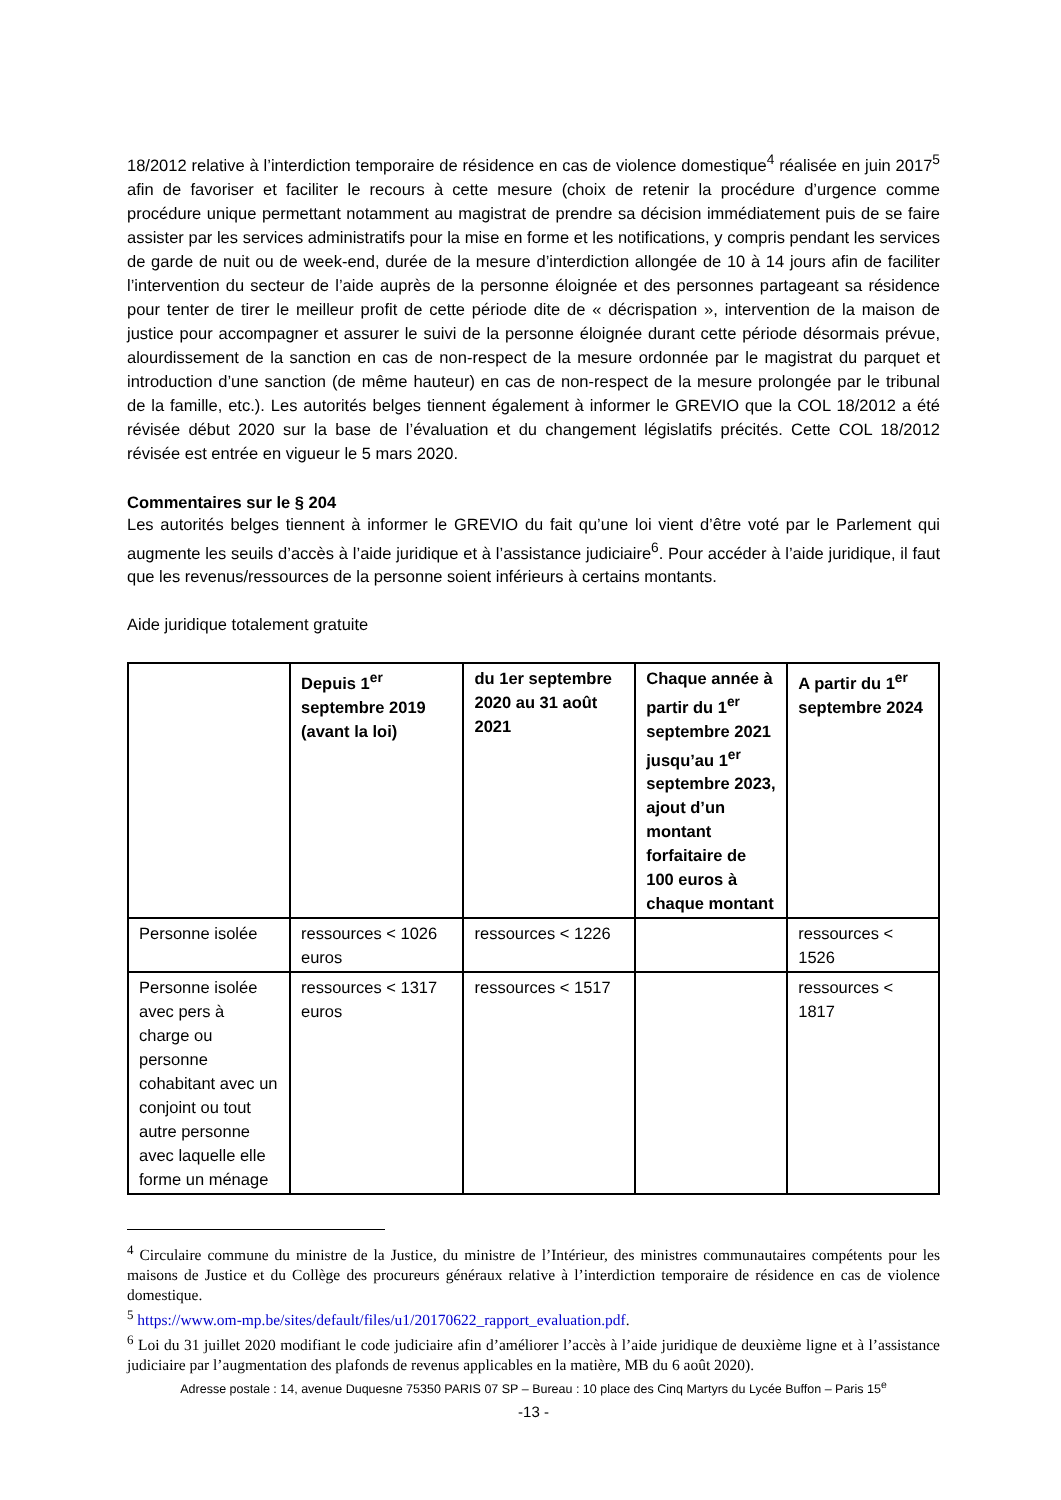18/2012 relative à l’interdiction temporaire de résidence en cas de violence domestique<sup>4</sup> réalisée en juin 2017<sup>5</sup> afin de favoriser et faciliter le recours à cette mesure (choix de retenir la procédure d’urgence comme procédure unique permettant notamment au magistrat de prendre sa décision immédiatement puis de se faire assister par les services administratifs pour la mise en forme et les notifications, y compris pendant les services de garde de nuit ou de week-end, durée de la mesure d’interdiction allongée de 10 à 14 jours afin de faciliter l’intervention du secteur de l’aide auprès de la personne éloignée et des personnes partageant sa résidence pour tenter de tirer le meilleur profit de cette période dite de « décrispation », intervention de la maison de justice pour accompagner et assurer le suivi de la personne éloignée durant cette période désormais prévue, alourdissement de la sanction en cas de non-respect de la mesure ordonnée par le magistrat du parquet et introduction d’une sanction (de même hauteur) en cas de non-respect de la mesure prolongée par le tribunal de la famille, etc.). Les autorités belges tiennent également à informer le GREVIO que la COL 18/2012 a été révisée début 2020 sur la base de l’évaluation et du changement législatifs précités. Cette COL 18/2012 révisée est entrée en vigueur le 5 mars 2020.
Commentaires sur le § 204
Les autorités belges tiennent à informer le GREVIO du fait qu’une loi vient d’être voté par le Parlement qui augmente les seuils d’accès à l’aide juridique et à l’assistance judiciaire<sup>6</sup>. Pour accéder à l’aide juridique, il faut que les revenus/ressources de la personne soient inférieurs à certains montants.
Aide juridique totalement gratuite
| | Depuis 1<sup>er</sup> septembre 2019 (avant la loi) | du 1er septembre 2020 au 31 août 2021 | Chaque année à partir du 1<sup>er</sup> septembre 2021 jusqu’au 1<sup>er</sup> septembre 2023, ajout d’un montant forfaitaire de 100 euros à chaque montant | A partir du 1<sup>er</sup> septembre 2024 |
| --- | --- | --- | --- | --- |
| Personne isolée | ressources < 1026 euros | ressources < 1226 | | ressources < 1526 |
| Personne isolée avec pers à charge ou personne cohabitant avec un conjoint ou tout autre personne avec laquelle elle forme un ménage | ressources < 1317 euros | ressources < 1517 | | ressources < 1817 |
<sup>4</sup> Circulaire commune du ministre de la Justice, du ministre de l’Intérieur, des ministres communautaires compétents pour les maisons de Justice et du Collège des procureurs généraux relative à l’interdiction temporaire de résidence en cas de violence domestique.
<sup>5</sup> https://www.om-mp.be/sites/default/files/u1/20170622_rapport_evaluation.pdf.
<sup>6</sup> Loi du 31 juillet 2020 modifiant le code judiciaire afin d’améliorer l’accès à l’aide juridique de deuxième ligne et à l’assistance judiciaire par l’augmentation des plafonds de revenus applicables en la matière, MB du 6 août 2020).
Adresse postale : 14, avenue Duquesne 75350 PARIS 07 SP – Bureau : 10 place des Cinq Martyrs du Lycée Buffon – Paris 15<sup>e</sup>
-13 -